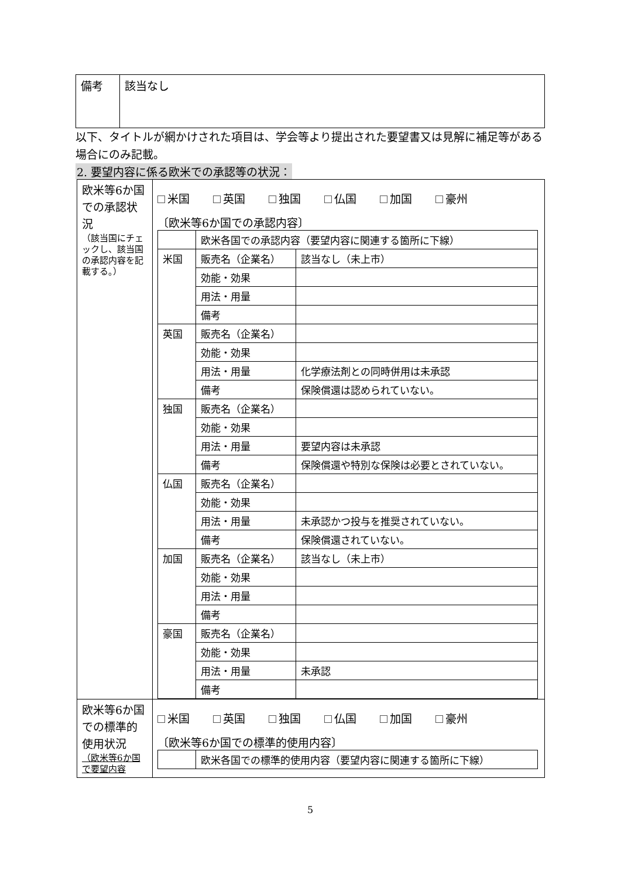| 備考 | 該当なし |
以下、タイトルが網かけされた項目は、学会等より提出された要望書又は見解に補足等がある場合にのみ記載。
2. 要望内容に係る欧米での承認等の状況：
| 欧米等6か国での承認状況 （該当国にチェックし、該当国の承認内容を記載する。） | 米国 英国 独国 仏国 加国 豪州 〔欧米等6か国での承認内容〕 / / 欧米各国での承認内容（要望内容に関連する箇所に下線） / / / 米国 / 販売名（企業名） / 該当なし（未上市） / / / 効能・効果 / / / / 用法・用量 / / / / 備考 / / / 英国 / 販売名（企業名） / / / / 効能・効果 / / / / 用法・用量 / 化学療法剤との同時併用は未承認 / / / 備考 / 保険償還は認められていない。 / / 独国 / 販売名（企業名） / / / / 効能・効果 / / / / 用法・用量 / 要望内容は未承認 / / / 備考 / 保険償還や特別な保険は必要とされていない。 / / 仏国 / 販売名（企業名） / / / / 効能・効果 / / / / 用法・用量 / 未承認かつ投与を推奨されていない。 / / / 備考 / 保険償還されていない。 / / 加国 / 販売名（企業名） / 該当なし（未上市） / / / 効能・効果 / / / / 用法・用量 / / / / 備考 / / / 豪国 / 販売名（企業名） / / / / 効能・効果 / / / / 用法・用量 / 未承認 / / / 備考 / / |
| 欧米等6か国での標準的使用状況 （欧米等6か国で要望内容 | 米国 英国 独国 仏国 加国 豪州 〔欧米等6か国での標準的使用内容〕 / / 欧米各国での標準的使用内容（要望内容に関連する箇所に下線） / |
5